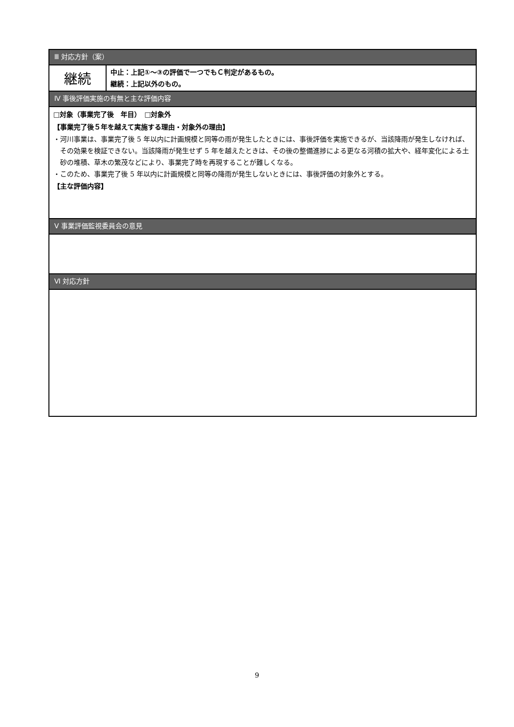| Ⅲ 対応方針（案） | |
| --- | --- |
| 継続 | 中止：上記①～③の評価で一つでもＣ判定があるもの。 継続：上記以外のもの。 |
| Ⅳ 事後評価実施の有無と主な評価内容 | |
| □対象（事業完了後 年目） □対象外 【事業完了後５年を越えて実施する理由・対象外の理由】 ・河川事業は、事業完了後 5 年以内に計画規模と同等の雨が発生したときには、事後評価を実施できるが、当該降雨が発生しなければ、その効果を検証できない。当該降雨が発生せず 5 年を越えたときは、その後の整備進捗による更なる河積の拡大や、経年変化による土砂の堆積、草木の繁茂などにより、事業完了時を再現することが難しくなる。 ・このため、事業完了後 5 年以内に計画規模と同等の降雨が発生しないときには、事後評価の対象外とする。 【主な評価内容】 | |
| Ⅴ 事業評価監視委員会の意見 | |
| Ⅵ 対応方針 | |
9